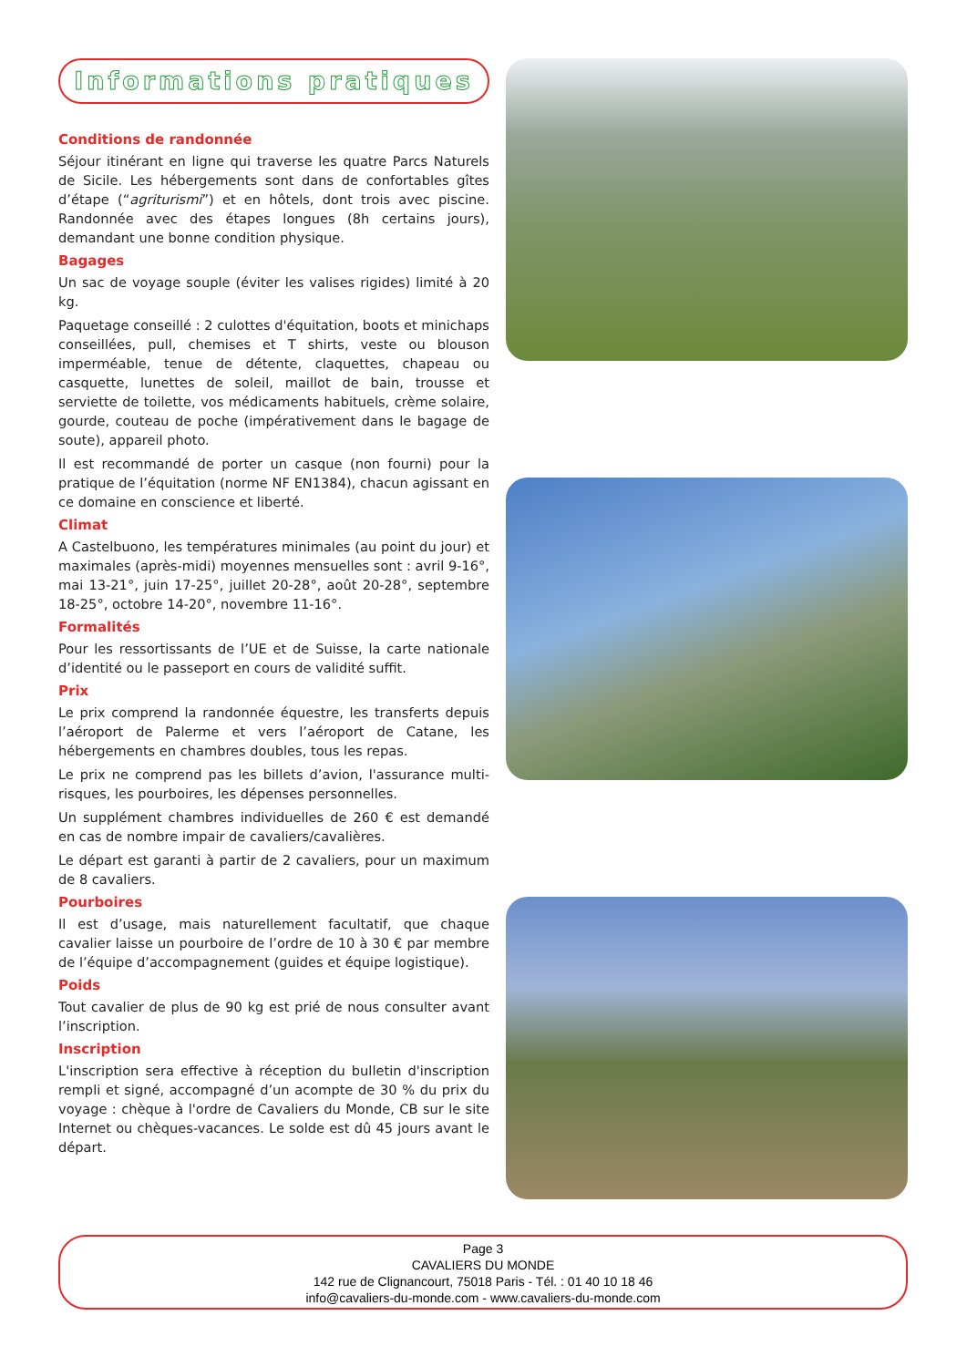Informations pratiques
Conditions de randonnée
Séjour itinérant en ligne qui traverse les quatre Parcs Naturels de Sicile. Les hébergements sont dans de confortables gîtes d’étape (“agriturismi”) et en hôtels, dont trois avec piscine. Randonnée avec des étapes longues (8h certains jours), demandant une bonne condition physique.
Bagages
Un sac de voyage souple (éviter les valises rigides) limité à 20 kg.
Paquetage conseillé : 2 culottes d'équitation, boots et minichaps conseillées, pull, chemises et T shirts, veste ou blouson imperméable, tenue de détente, claquettes, chapeau ou casquette, lunettes de soleil, maillot de bain, trousse et serviette de toilette, vos médicaments habituels, crème solaire, gourde, couteau de poche (impérativement dans le bagage de soute), appareil photo.
Il est recommandé de porter un casque (non fourni) pour la pratique de l’équitation (norme NF EN1384), chacun agissant en ce domaine en conscience et liberté.
Climat
A Castelbuono, les températures minimales (au point du jour) et maximales (après-midi) moyennes mensuelles sont : avril 9-16°, mai 13-21°, juin 17-25°, juillet 20-28°, août 20-28°, septembre 18-25°, octobre 14-20°, novembre 11-16°.
Formalités
Pour les ressortissants de l’UE et de Suisse, la carte nationale d’identité ou le passeport en cours de validité suffit.
Prix
Le prix comprend la randonnée équestre, les transferts depuis l’aéroport de Palerme et vers l’aéroport de Catane, les hébergements en chambres doubles, tous les repas.
Le prix ne comprend pas les billets d’avion, l'assurance multi-risques, les pourboires, les dépenses personnelles.
Un supplément chambres individuelles de 260 € est demandé en cas de nombre impair de cavaliers/cavalières.
Le départ est garanti à partir de 2 cavaliers, pour un maximum de 8 cavaliers.
Pourboires
Il est d’usage, mais naturellement facultatif, que chaque cavalier laisse un pourboire de l’ordre de 10 à 30 € par membre de l’équipe d’accompagnement (guides et équipe logistique).
Poids
Tout cavalier de plus de 90 kg est prié de nous consulter avant l’inscription.
Inscription
L'inscription sera effective à réception du bulletin d'inscription rempli et signé, accompagné d’un acompte de 30 % du prix du voyage : chèque à l'ordre de Cavaliers du Monde, CB sur le site Internet ou chèques-vacances. Le solde est dû 45 jours avant le départ.
Page 3
CAVALIERS DU MONDE
142 rue de Clignancourt, 75018 Paris - Tél. : 01 40 10 18 46
info@cavaliers-du-monde.com - www.cavaliers-du-monde.com